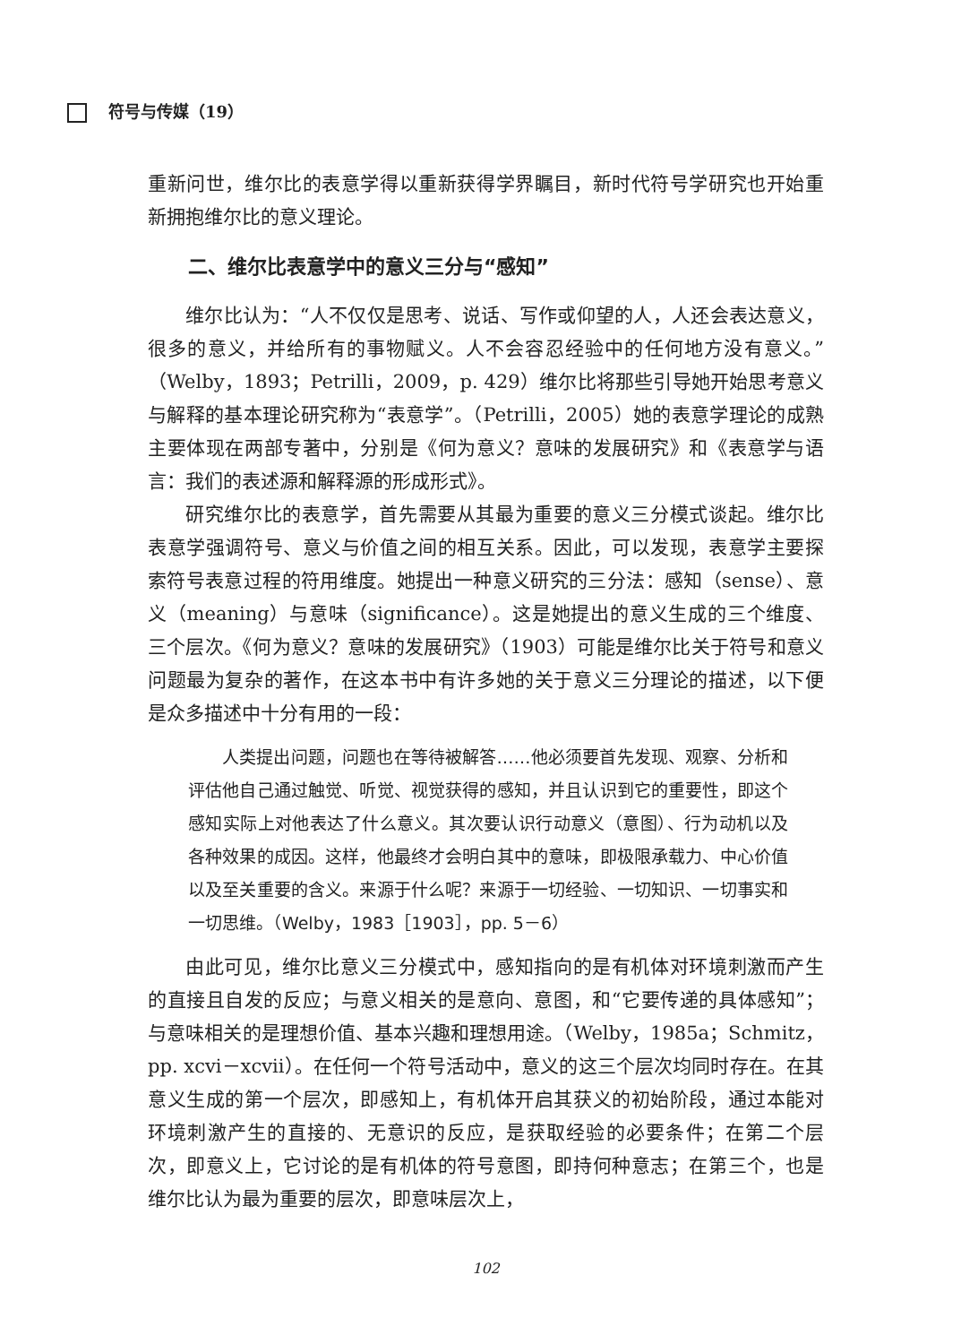符号与传媒（19）
重新问世，维尔比的表意学得以重新获得学界瞩目，新时代符号学研究也开始重新拥抱维尔比的意义理论。
二、维尔比表意学中的意义三分与“感知”
维尔比认为：“人不仅仅是思考、说话、写作或仰望的人，人还会表达意义，很多的意义，并给所有的事物赋义。人不会容忍经验中的任何地方没有意义。”（Welby，1893；Petrilli，2009，p. 429）维尔比将那些引导她开始思考意义与解释的基本理论研究称为“表意学”。（Petrilli，2005）她的表意学理论的成熟主要体现在两部专著中，分别是《何为意义？意味的发展研究》和《表意学与语言：我们的表述源和解释源的形成形式》。
研究维尔比的表意学，首先需要从其最为重要的意义三分模式谈起。维尔比表意学强调符号、意义与价值之间的相互关系。因此，可以发现，表意学主要探索符号表意过程的符用维度。她提出一种意义研究的三分法：感知（sense）、意义（meaning）与意味（significance）。这是她提出的意义生成的三个维度、三个层次。《何为意义？意味的发展研究》（1903）可能是维尔比关于符号和意义问题最为复杂的著作，在这本书中有许多她的关于意义三分理论的描述，以下便是众多描述中十分有用的一段：
人类提出问题，问题也在等待被解答……他必须要首先发现、观察、分析和评估他自己通过触觉、听觉、视觉获得的感知，并且认识到它的重要性，即这个感知实际上对他表达了什么意义。其次要认识行动意义（意图）、行为动机以及各种效果的成因。这样，他最终才会明白其中的意味，即极限承载力、中心价值以及至关重要的含义。来源于什么呢？来源于一切经验、一切知识、一切事实和一切思维。（Welby，1983［1903］，pp. 5－6）
由此可见，维尔比意义三分模式中，感知指向的是有机体对环境刺激而产生的直接且自发的反应；与意义相关的是意向、意图，和“它要传递的具体感知”；与意味相关的是理想价值、基本兴趣和理想用途。（Welby，1985a；Schmitz，pp. xcvi－xcvii）。在任何一个符号活动中，意义的这三个层次均同时存在。在其意义生成的第一个层次，即感知上，有机体开启其获义的初始阶段，通过本能对环境刺激产生的直接的、无意识的反应，是获取经验的必要条件；在第二个层次，即意义上，它讨论的是有机体的符号意图，即持何种意志；在第三个，也是维尔比认为最为重要的层次，即意味层次上，
102